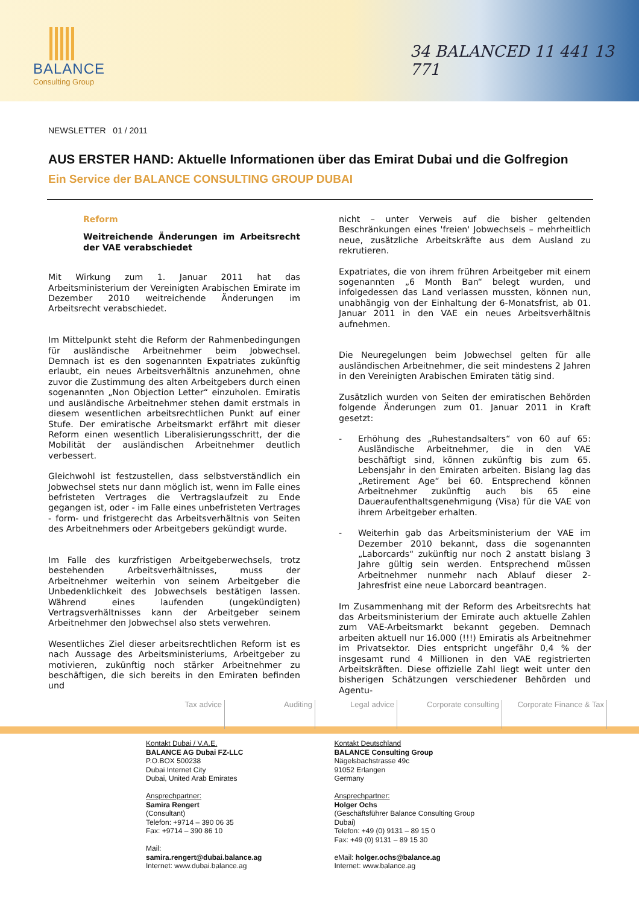BALANCE
Consulting Group
34 BALANCED 11 441 13 771
NEWSLETTER 01 / 2011
AUS ERSTER HAND: Aktuelle Informationen über das Emirat Dubai und die Golfregion
Ein Service der BALANCE CONSULTING GROUP DUBAI
Reform
Weitreichende Änderungen im Arbeitsrecht der VAE verabschiedet
Mit Wirkung zum 1. Januar 2011 hat das Arbeitsministerium der Vereinigten Arabischen Emirate im Dezember 2010 weitreichende Änderungen im Arbeitsrecht verabschiedet.
Im Mittelpunkt steht die Reform der Rahmenbedingungen für ausländische Arbeitnehmer beim Jobwechsel. Demnach ist es den sogenannten Expatriates zukünftig erlaubt, ein neues Arbeitsverhältnis anzunehmen, ohne zuvor die Zustimmung des alten Arbeitgebers durch einen sogenannten „Non Objection Letter“ einzuholen. Emiratis und ausländische Arbeitnehmer stehen damit erstmals in diesem wesentlichen arbeitsrechtlichen Punkt auf einer Stufe. Der emiratische Arbeitsmarkt erfährt mit dieser Reform einen wesentlich Liberalisierungsschritt, der die Mobilität der ausländischen Arbeitnehmer deutlich verbessert.
Gleichwohl ist festzustellen, dass selbstverständlich ein Jobwechsel stets nur dann möglich ist, wenn im Falle eines befristeten Vertrages die Vertragslaufzeit zu Ende gegangen ist, oder - im Falle eines unbefristeten Vertrages - form- und fristgerecht das Arbeitsverhältnis von Seiten des Arbeitnehmers oder Arbeitgebers gekündigt wurde.
Im Falle des kurzfristigen Arbeitgeberwechsels, trotz bestehenden Arbeitsverhältnisses, muss der Arbeitnehmer weiterhin von seinem Arbeitgeber die Unbedenklichkeit des Jobwechsels bestätigen lassen. Während eines laufenden (ungekündigten) Vertragsverhältnisses kann der Arbeitgeber seinem Arbeitnehmer den Jobwechsel also stets verwehren.
Wesentliches Ziel dieser arbeitsrechtlichen Reform ist es nach Aussage des Arbeitsministeriums, Arbeitgeber zu motivieren, zukünftig noch stärker Arbeitnehmer zu beschäftigen, die sich bereits in den Emiraten befinden und
nicht – unter Verweis auf die bisher geltenden Beschränkungen eines 'freien' Jobwechsels – mehrheitlich neue, zusätzliche Arbeitskräfte aus dem Ausland zu rekrutieren.
Expatriates, die von ihrem frühren Arbeitgeber mit einem sogenannten „6 Month Ban“ belegt wurden, und infolgedessen das Land verlassen mussten, können nun, unabhängig von der Einhaltung der 6-Monatsfrist, ab 01. Januar 2011 in den VAE ein neues Arbeitsverhältnis aufnehmen.
Die Neuregelungen beim Jobwechsel gelten für alle ausländischen Arbeitnehmer, die seit mindestens 2 Jahren in den Vereinigten Arabischen Emiraten tätig sind.
Zusätzlich wurden von Seiten der emiratischen Behörden folgende Änderungen zum 01. Januar 2011 in Kraft gesetzt:
- Erhöhung des „Ruhestandsalters“ von 60 auf 65: Ausländische Arbeitnehmer, die in den VAE beschäftigt sind, können zukünftig bis zum 65. Lebensjahr in den Emiraten arbeiten. Bislang lag das „Retirement Age“ bei 60. Entsprechend können Arbeitnehmer zukünftig auch bis 65 eine Daueraufenthaltsgenehmigung (Visa) für die VAE von ihrem Arbeitgeber erhalten.
- Weiterhin gab das Arbeitsministerium der VAE im Dezember 2010 bekannt, dass die sogenannten „Laborcards“ zukünftig nur noch 2 anstatt bislang 3 Jahre gültig sein werden. Entsprechend müssen Arbeitnehmer nunmehr nach Ablauf dieser 2-Jahresfrist eine neue Laborcard beantragen.
Im Zusammenhang mit der Reform des Arbeitsrechts hat das Arbeitsministerium der Emirate auch aktuelle Zahlen zum VAE-Arbeitsmarkt bekannt gegeben. Demnach arbeiten aktuell nur 16.000 (!!!) Emiratis als Arbeitnehmer im Privatsektor. Dies entspricht ungefähr 0,4 % der insgesamt rund 4 Millionen in den VAE registrierten Arbeitskräften. Diese offizielle Zahl liegt weit unter den bisherigen Schätzungen verschiedener Behörden und Agentu-
Tax advice Auditing Legal advice Corporate consulting
Corporate Finance & Tax
Kontakt Dubai / V.A.E.
BALANCE AG Dubai FZ-LLC
P.O.BOX 500238
Dubai Internet City
Dubai, United Arab Emirates
Ansprechpartner:
Samira Rengert
(Consultant)
Telefon: +9714 – 390 06 35
Fax: +9714 – 390 86 10
Mail:
samira.rengert@dubai.balance.ag
Internet: www.dubai.balance.ag
Kontakt Deutschland
BALANCE Consulting Group
Nägelsbachstrasse 49c
91052 Erlangen
Germany
Ansprechpartner:
Holger Ochs
(Geschäftsführer Balance Consulting Group
Dubai)
Telefon: +49 (0) 9131 – 89 15 0
Fax: +49 (0) 9131 – 89 15 30
eMail: holger.ochs@balance.ag
Internet: www.balance.ag